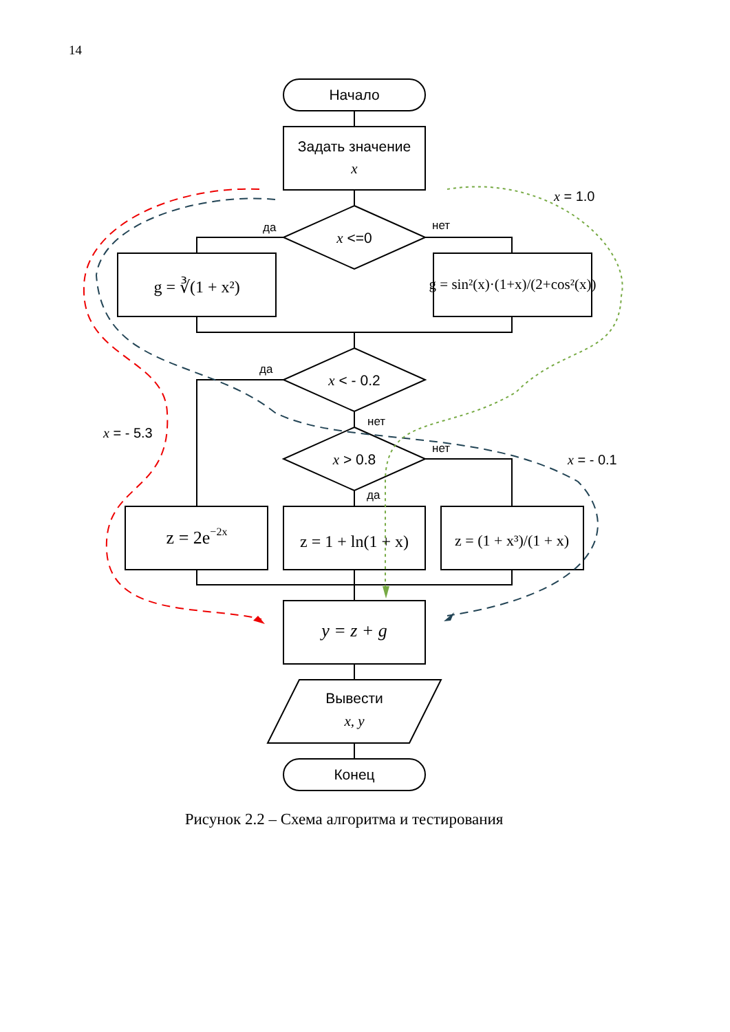14
Начало
Задать значение
x
x <=0
g = ∛(1 + x²)
g = sin²(x)·(1+x)/(2+cos²(x))
x < - 0.2
x > 0.8
z = 2e−2x
z = 1 + ln(1 + x)
z = (1 + x³)/(1 + x)
y = z + g
Вывести
x, y
Конец
да
нет
да
нет
нет
да
x = 1.0
x = - 5.3
x = - 0.1
Рисунок 2.2 – Схема алгоритма и тестирования